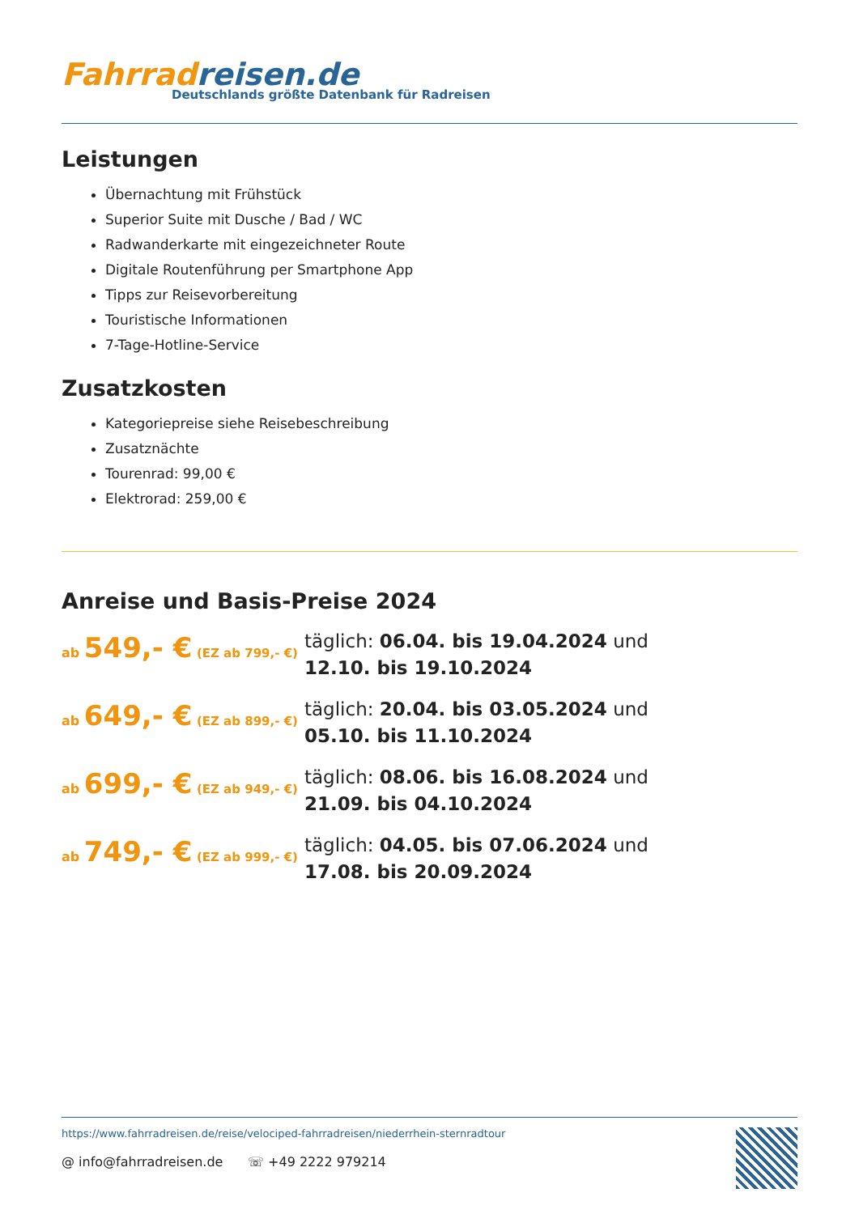Fahrradreisen.de
Deutschlands größte Datenbank für Radreisen
Leistungen
Übernachtung mit Frühstück
Superior Suite mit Dusche / Bad / WC
Radwanderkarte mit eingezeichneter Route
Digitale Routenführung per Smartphone App
Tipps zur Reisevorbereitung
Touristische Informationen
7-Tage-Hotline-Service
Zusatzkosten
Kategoriepreise siehe Reisebeschreibung
Zusatznächte
Tourenrad: 99,00 €
Elektrorad: 259,00 €
Anreise und Basis-Preise 2024
ab 549,- € (EZ ab 799,- €)
täglich: 06.04. bis 19.04.2024 und 12.10. bis 19.10.2024
ab 649,- € (EZ ab 899,- €)
täglich: 20.04. bis 03.05.2024 und 05.10. bis 11.10.2024
ab 699,- € (EZ ab 949,- €)
täglich: 08.06. bis 16.08.2024 und 21.09. bis 04.10.2024
ab 749,- € (EZ ab 999,- €)
täglich: 04.05. bis 07.06.2024 und 17.08. bis 20.09.2024
https://www.fahrradreisen.de/reise/velociped-fahrradreisen/niederrhein-sternradtour
@ info@fahrradreisen.de ☏ +49 2222 979214